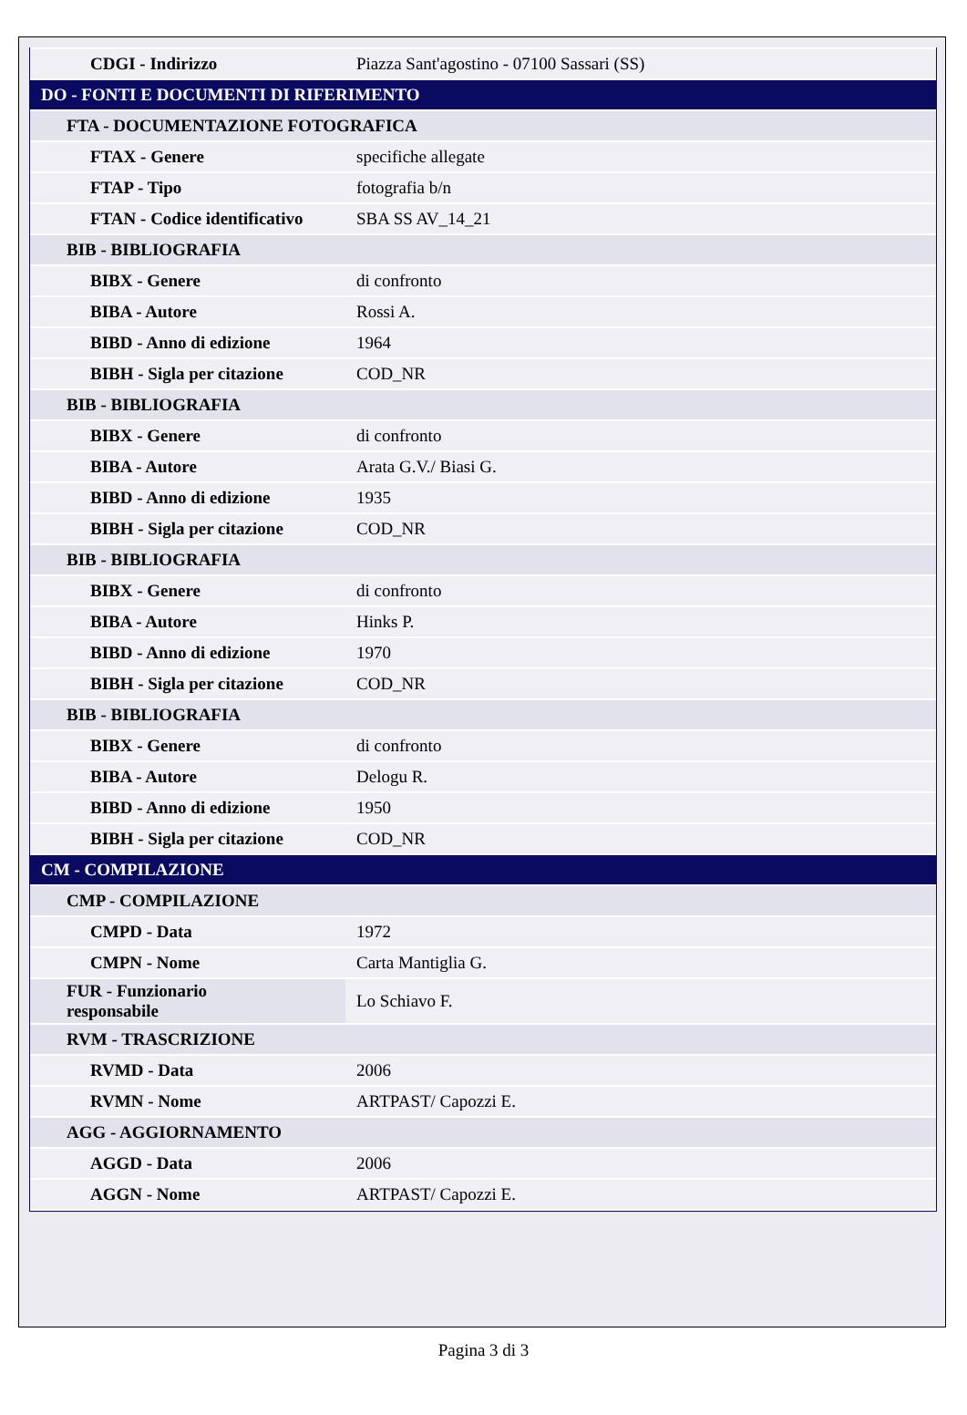| CDGI - Indirizzo | Piazza Sant'agostino - 07100 Sassari (SS) |
| DO - FONTI E DOCUMENTI DI RIFERIMENTO | |
| FTA - DOCUMENTAZIONE FOTOGRAFICA | |
| FTAX - Genere | specifiche allegate |
| FTAP - Tipo | fotografia b/n |
| FTAN - Codice identificativo | SBA SS AV_14_21 |
| BIB - BIBLIOGRAFIA | |
| BIBX - Genere | di confronto |
| BIBA - Autore | Rossi A. |
| BIBD - Anno di edizione | 1964 |
| BIBH - Sigla per citazione | COD_NR |
| BIB - BIBLIOGRAFIA | |
| BIBX - Genere | di confronto |
| BIBA - Autore | Arata G.V./ Biasi G. |
| BIBD - Anno di edizione | 1935 |
| BIBH - Sigla per citazione | COD_NR |
| BIB - BIBLIOGRAFIA | |
| BIBX - Genere | di confronto |
| BIBA - Autore | Hinks P. |
| BIBD - Anno di edizione | 1970 |
| BIBH - Sigla per citazione | COD_NR |
| BIB - BIBLIOGRAFIA | |
| BIBX - Genere | di confronto |
| BIBA - Autore | Delogu R. |
| BIBD - Anno di edizione | 1950 |
| BIBH - Sigla per citazione | COD_NR |
| CM - COMPILAZIONE | |
| CMP - COMPILAZIONE | |
| CMPD - Data | 1972 |
| CMPN - Nome | Carta Mantiglia G. |
| FUR - Funzionario responsabile | Lo Schiavo F. |
| RVM - TRASCRIZIONE | |
| RVMD - Data | 2006 |
| RVMN - Nome | ARTPAST/ Capozzi E. |
| AGG - AGGIORNAMENTO | |
| AGGD - Data | 2006 |
| AGGN - Nome | ARTPAST/ Capozzi E. |
Pagina 3 di 3